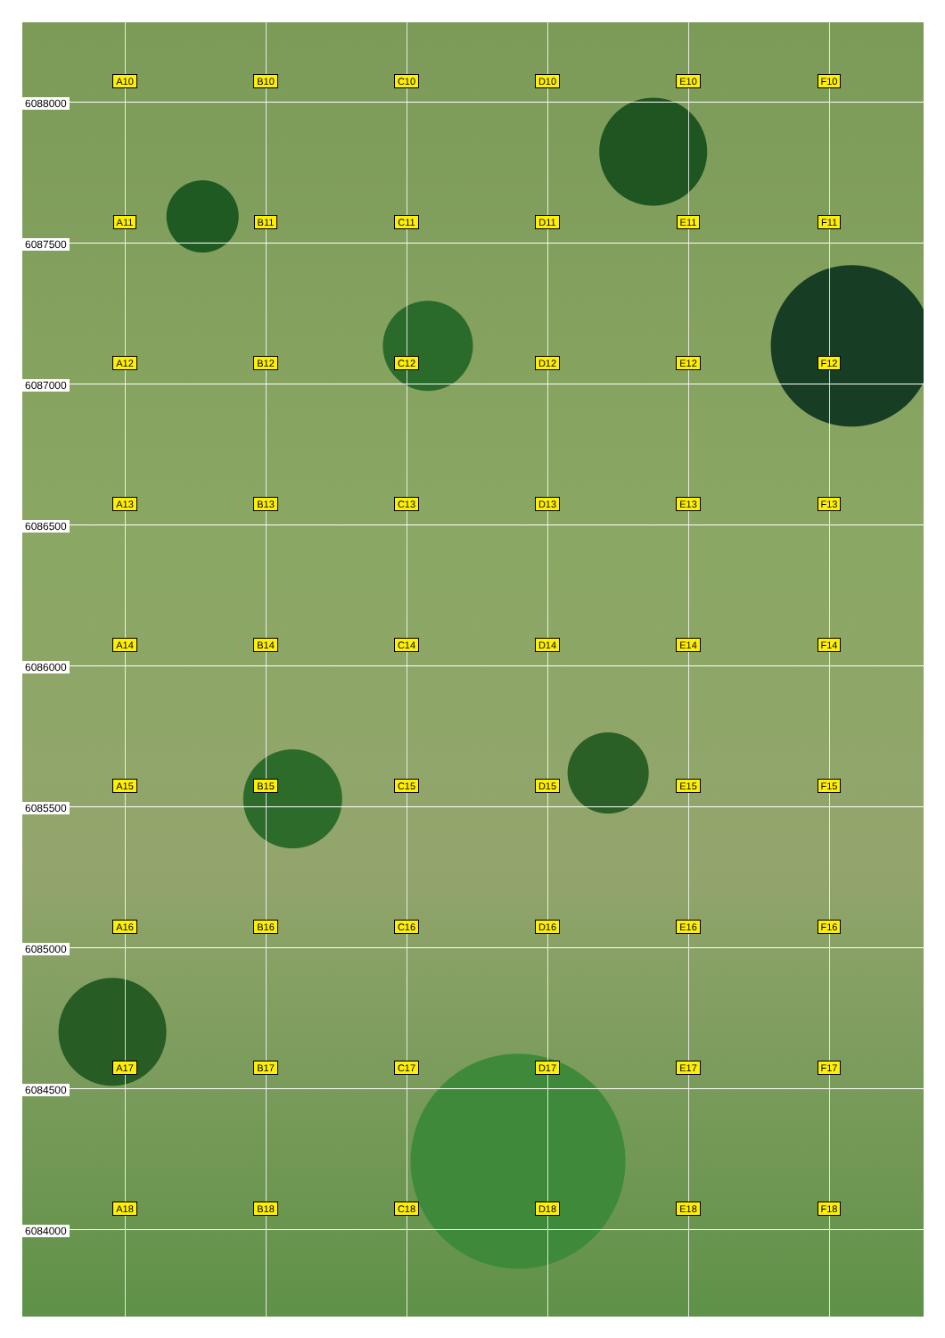A10 B10 C10 D10 E10 F10 6088000
A11 B11 C11 D11 E11 F11 6087500
A12 B12 C12 D12 E12 F12 6087000
A13 B13 C13 D13 E13 F13 6086500
A14 B14 C14 D14 E14 F14 6086000
A15 B15 C15 D15 E15 F15 6085500
A16 B16 C16 D16 E16 F16 6085000
A17 B17 C17 D17 E17 F17 6084500
A18 B18 C18 D18 E18 F18 6084000